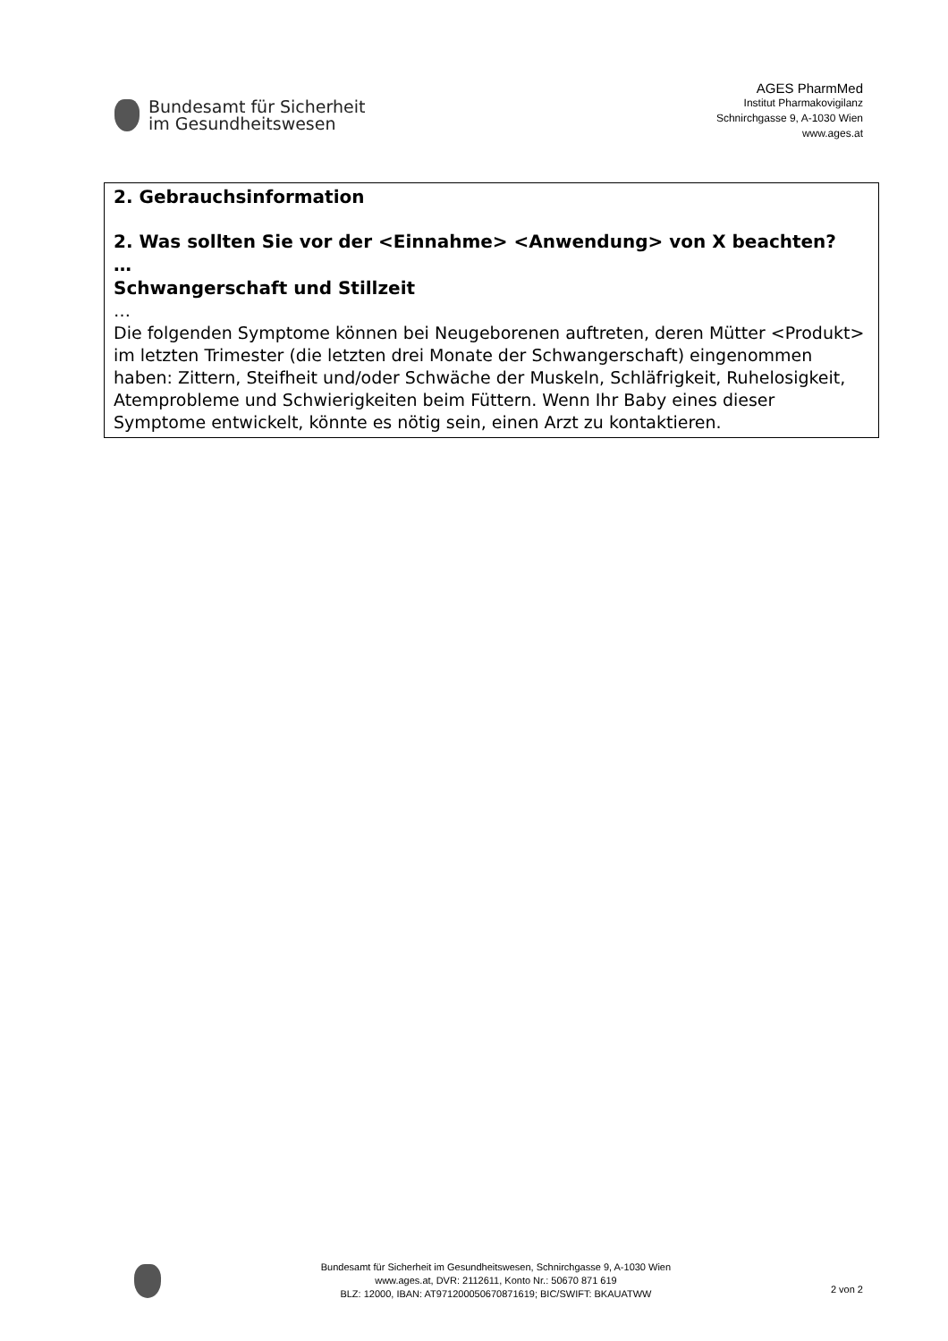Bundesamt für Sicherheit
im Gesundheitswesen
AGES PharmMed
Institut Pharmakovigilanz
Schnirchgasse 9, A-1030 Wien
www.ages.at
2. Gebrauchsinformation
2. Was sollten Sie vor der <Einnahme> <Anwendung> von X beachten?
…
Schwangerschaft und Stillzeit
…
Die folgenden Symptome können bei Neugeborenen auftreten, deren Mütter <Produkt> im letzten Trimester (die letzten drei Monate der Schwangerschaft) eingenommen haben: Zittern, Steifheit und/oder Schwäche der Muskeln, Schläfrigkeit, Ruhelosigkeit, Atemprobleme und Schwierigkeiten beim Füttern. Wenn Ihr Baby eines dieser Symptome entwickelt, könnte es nötig sein, einen Arzt zu kontaktieren.
Bundesamt für Sicherheit im Gesundheitswesen, Schnirchgasse 9, A-1030 Wien
www.ages.at, DVR: 2112611, Konto Nr.: 50670 871 619
BLZ: 12000, IBAN: AT971200050670871619; BIC/SWIFT: BKAUATWW
2 von 2